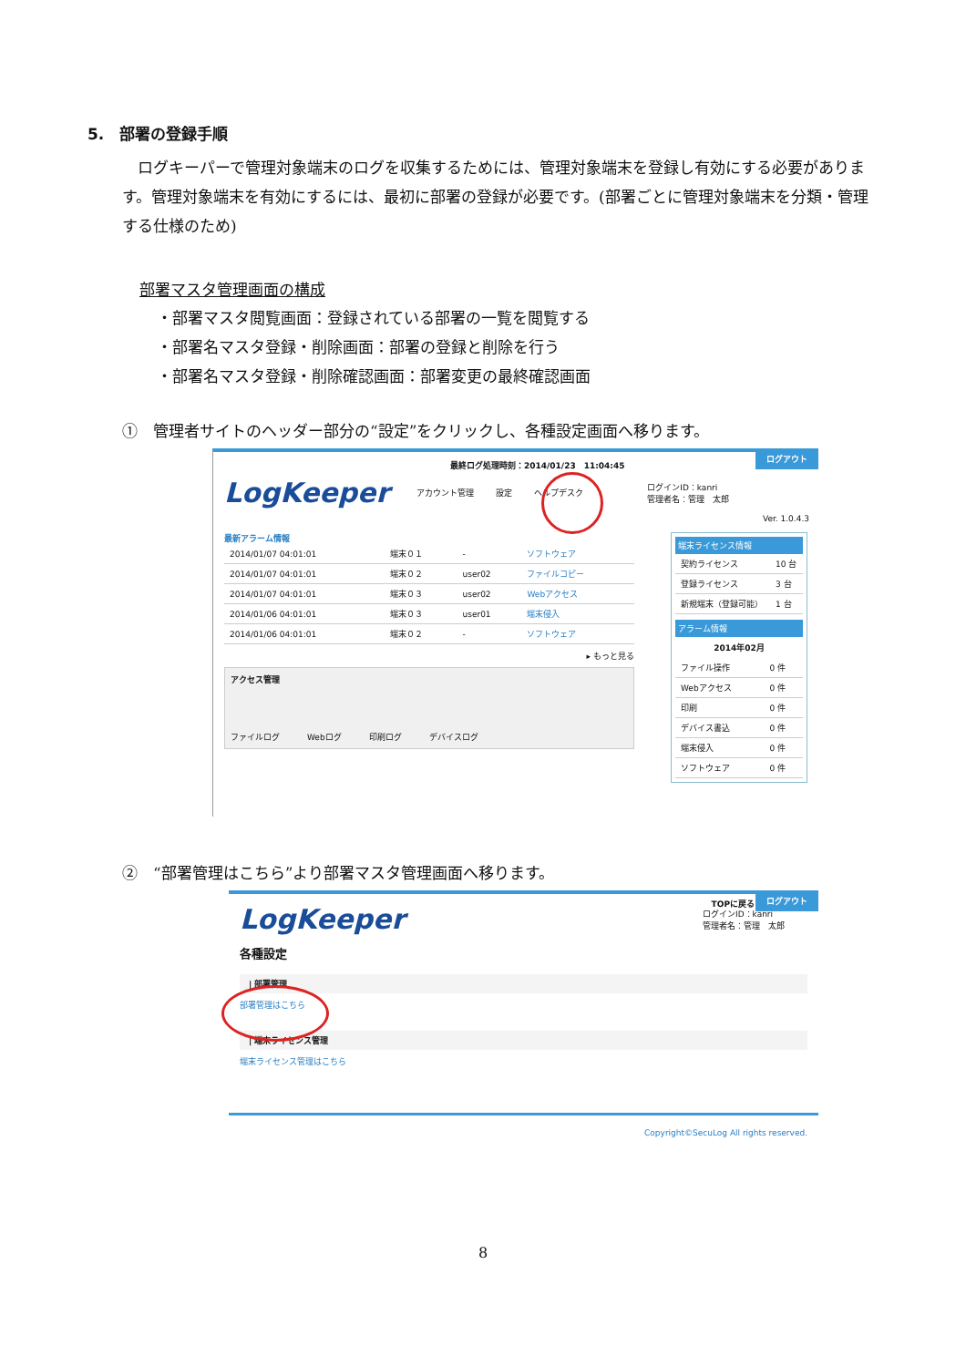5.　部署の登録手順
　ログキーパーで管理対象端末のログを収集するためには、管理対象端末を登録し有効にする必要があります。管理対象端末を有効にするには、最初に部署の登録が必要です。(部署ごとに管理対象端末を分類・管理する仕様のため)
部署マスタ管理画面の構成
・部署マスタ閲覧画面：登録されている部署の一覧を閲覧する
・部署名マスタ登録・削除画面：部署の登録と削除を行う
・部署名マスタ登録・削除確認画面：部署変更の最終確認画面
①　管理者サイトのヘッダー部分の“設定”をクリックし、各種設定画面へ移ります。
ログアウト
最終ログ処理時刻：2014/01/23　11:04:45
LogKeeper アカウント管理 設定 ヘルプデスク ログインID：kanri
管理者名：管理　太郎
Ver. 1.0.4.3
最新アラーム情報
| 2014/01/07 04:01:01 | 端末０１ | - | ソフトウェア |
| 2014/01/07 04:01:01 | 端末０２ | user02 | ファイルコピー |
| 2014/01/07 04:01:01 | 端末０３ | user02 | Webアクセス |
| 2014/01/06 04:01:01 | 端末０３ | user01 | 端末侵入 |
| 2014/01/06 04:01:01 | 端末０２ | - | ソフトウェア |
▸ もっと見る
アクセス管理
ファイルログ Webログ 印刷ログ デバイスログ
端末ライセンス情報
| 契約ライセンス | 10 台 |
| 登録ライセンス | 3 台 |
| 新規端末（登録可能） | 1 台 |
アラーム情報
2014年02月
| ファイル操作 | 0 件 |
| Webアクセス | 0 件 |
| 印刷 | 0 件 |
| デバイス書込 | 0 件 |
| 端末侵入 | 0 件 |
| ソフトウェア | 0 件 |
②　“部署管理はこちら”より部署マスタ管理画面へ移ります。
ログアウト
TOPに戻る
LogKeeper ログインID：kanri
管理者名：管理　太郎
各種設定
| 部署管理
部署管理はこちら
| 端末ライセンス管理
端末ライセンス管理はこちら
Copyright©SecuLog All rights reserved.
8